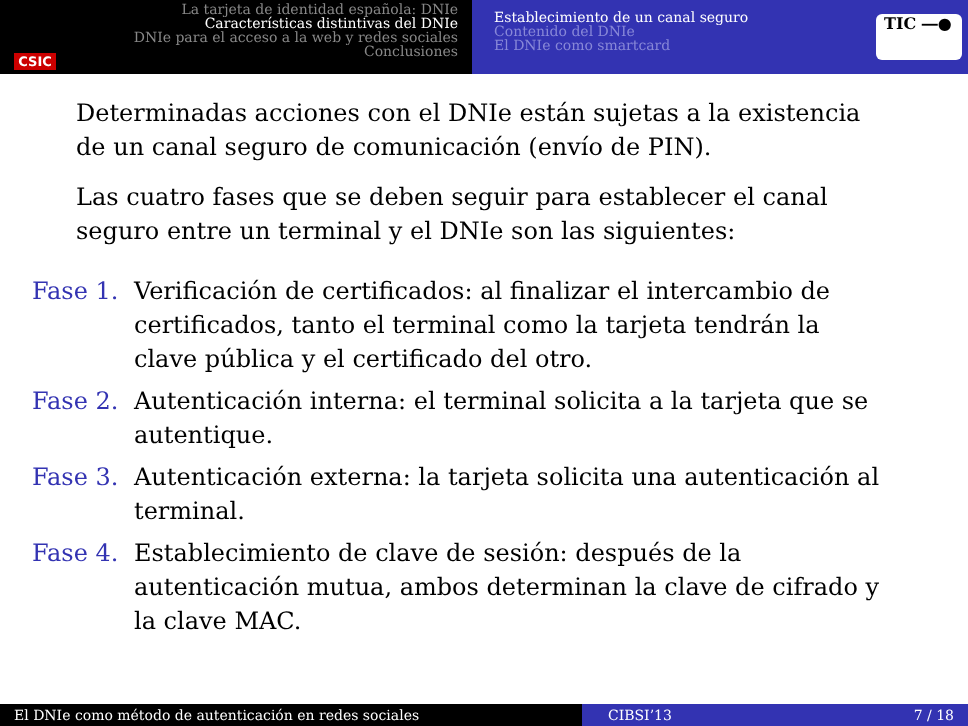CSIC
La tarjeta de identidad española: DNIe
Características distintivas del DNIe
DNIe para el acceso a la web y redes sociales
Conclusiones
Establecimiento de un canal seguro
Contenido del DNIe
El DNIe como smartcard
TIC ―●
Determinadas acciones con el DNIe están sujetas a la existencia de un canal seguro de comunicación (envío de PIN).
Las cuatro fases que se deben seguir para establecer el canal seguro entre un terminal y el DNIe son las siguientes:
Fase 1. Verificación de certificados: al finalizar el intercambio de certificados, tanto el terminal como la tarjeta tendrán la clave pública y el certificado del otro.
Fase 2. Autenticación interna: el terminal solicita a la tarjeta que se autentique.
Fase 3. Autenticación externa: la tarjeta solicita una autenticación al terminal.
Fase 4. Establecimiento de clave de sesión: después de la autenticación mutua, ambos determinan la clave de cifrado y la clave MAC.
El DNIe como método de autenticación en redes sociales CIBSI’13 7 / 18